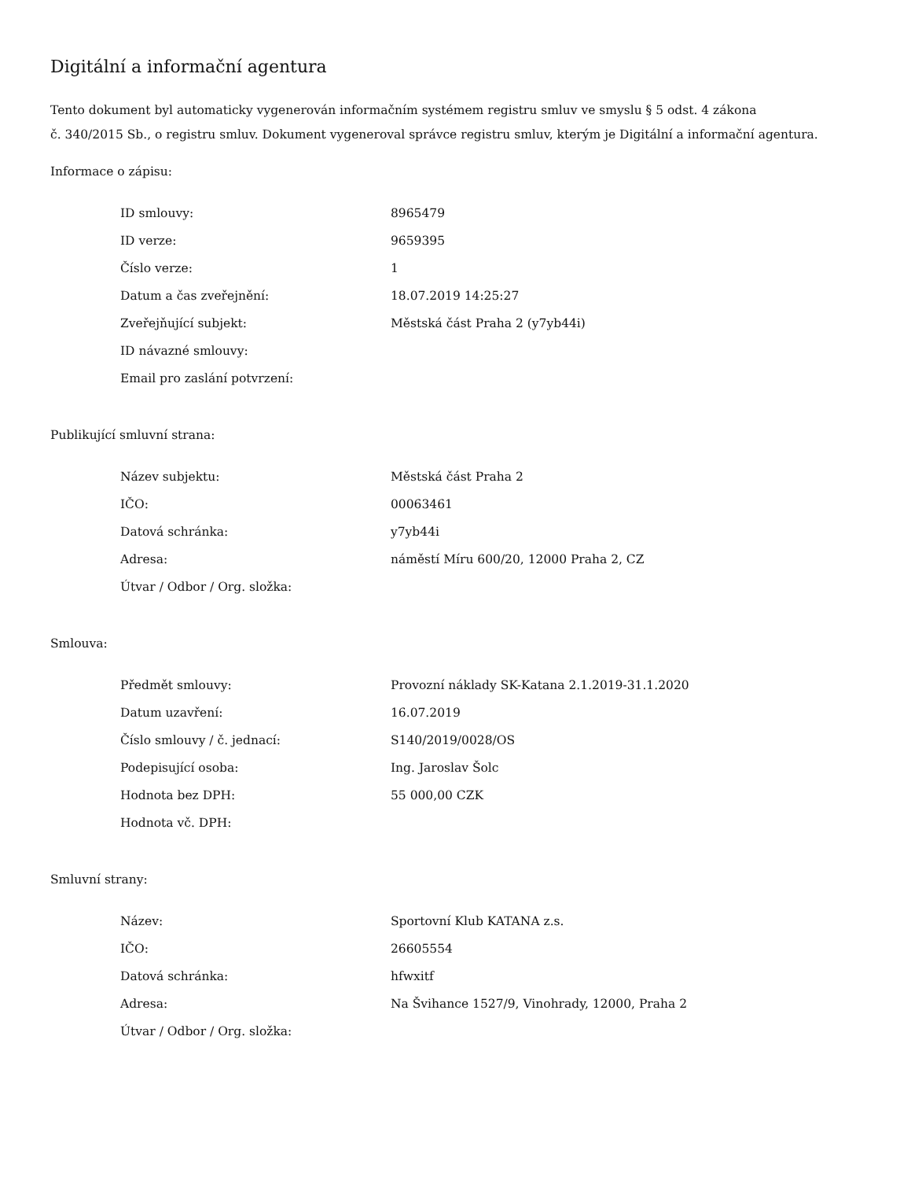Digitální a informační agentura
Tento dokument byl automaticky vygenerován informačním systémem registru smluv ve smyslu § 5 odst. 4 zákona
č. 340/2015 Sb., o registru smluv. Dokument vygeneroval správce registru smluv, kterým je Digitální a informační agentura.
Informace o zápisu:
| ID smlouvy: | 8965479 |
| ID verze: | 9659395 |
| Číslo verze: | 1 |
| Datum a čas zveřejnění: | 18.07.2019 14:25:27 |
| Zveřejňující subjekt: | Městská část Praha 2 (y7yb44i) |
| ID návazné smlouvy: | |
| Email pro zaslání potvrzení: | |
Publikující smluvní strana:
| Název subjektu: | Městská část Praha 2 |
| IČO: | 00063461 |
| Datová schránka: | y7yb44i |
| Adresa: | náměstí Míru 600/20, 12000 Praha 2, CZ |
| Útvar / Odbor / Org. složka: | |
Smlouva:
| Předmět smlouvy: | Provozní náklady SK-Katana 2.1.2019-31.1.2020 |
| Datum uzavření: | 16.07.2019 |
| Číslo smlouvy / č. jednací: | S140/2019/0028/OS |
| Podepisující osoba: | Ing. Jaroslav Šolc |
| Hodnota bez DPH: | 55 000,00 CZK |
| Hodnota vč. DPH: | |
Smluvní strany:
| Název: | Sportovní Klub KATANA z.s. |
| IČO: | 26605554 |
| Datová schránka: | hfwxitf |
| Adresa: | Na Švihance 1527/9, Vinohrady, 12000, Praha 2 |
| Útvar / Odbor / Org. složka: | |